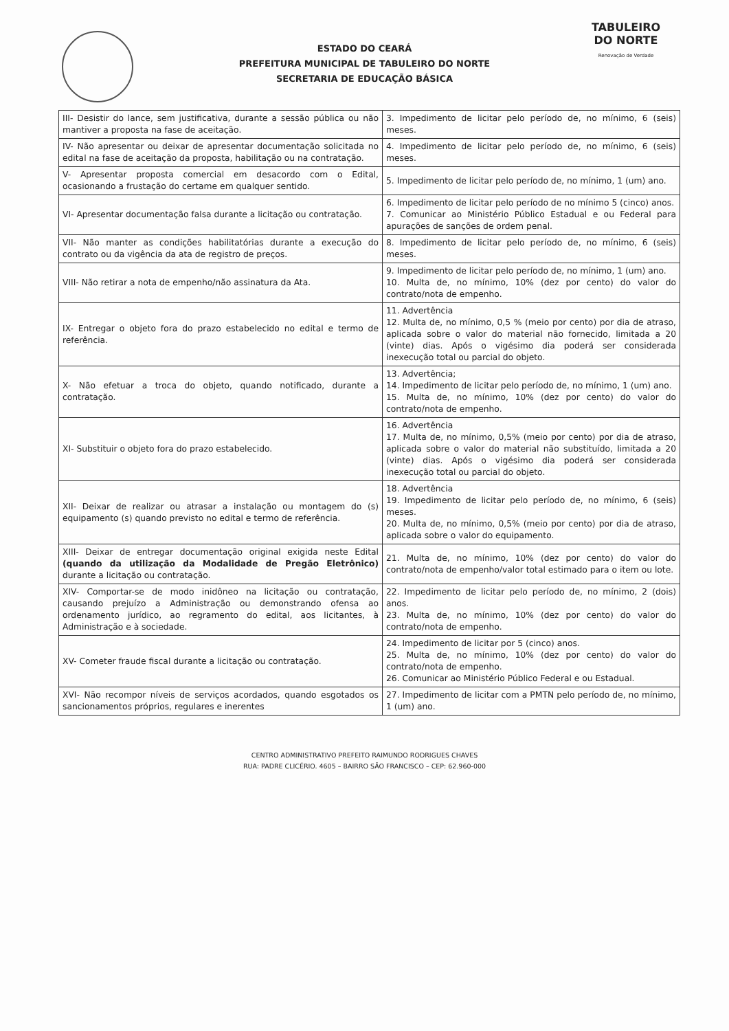TABULEIRO
DO NORTE
Renovação de Verdade
ESTADO DO CEARÁ
PREFEITURA MUNICIPAL DE TABULEIRO DO NORTE
SECRETARIA DE EDUCAÇÃO BÁSICA
| III- Desistir do lance, sem justificativa, durante a sessão pública ou não mantiver a proposta na fase de aceitação. | 3. Impedimento de licitar pelo período de, no mínimo, 6 (seis) meses. |
| IV- Não apresentar ou deixar de apresentar documentação solicitada no edital na fase de aceitação da proposta, habilitação ou na contratação. | 4. Impedimento de licitar pelo período de, no mínimo, 6 (seis) meses. |
| V- Apresentar proposta comercial em desacordo com o Edital, ocasionando a frustação do certame em qualquer sentido. | 5. Impedimento de licitar pelo período de, no mínimo, 1 (um) ano. |
| VI- Apresentar documentação falsa durante a licitação ou contratação. | 6. Impedimento de licitar pelo período de no mínimo 5 (cinco) anos. 7. Comunicar ao Ministério Público Estadual e ou Federal para apurações de sanções de ordem penal. |
| VII- Não manter as condições habilitatórias durante a execução do contrato ou da vigência da ata de registro de preços. | 8. Impedimento de licitar pelo período de, no mínimo, 6 (seis) meses. |
| VIII- Não retirar a nota de empenho/não assinatura da Ata. | 9. Impedimento de licitar pelo período de, no mínimo, 1 (um) ano. 10. Multa de, no mínimo, 10% (dez por cento) do valor do contrato/nota de empenho. |
| IX- Entregar o objeto fora do prazo estabelecido no edital e termo de referência. | 11. Advertência 12. Multa de, no mínimo, 0,5 % (meio por cento) por dia de atraso, aplicada sobre o valor do material não fornecido, limitada a 20 (vinte) dias. Após o vigésimo dia poderá ser considerada inexecução total ou parcial do objeto. |
| X- Não efetuar a troca do objeto, quando notificado, durante a contratação. | 13. Advertência; 14. Impedimento de licitar pelo período de, no mínimo, 1 (um) ano. 15. Multa de, no mínimo, 10% (dez por cento) do valor do contrato/nota de empenho. |
| XI- Substituir o objeto fora do prazo estabelecido. | 16. Advertência 17. Multa de, no mínimo, 0,5% (meio por cento) por dia de atraso, aplicada sobre o valor do material não substituído, limitada a 20 (vinte) dias. Após o vigésimo dia poderá ser considerada inexecução total ou parcial do objeto. |
| XII- Deixar de realizar ou atrasar a instalação ou montagem do (s) equipamento (s) quando previsto no edital e termo de referência. | 18. Advertência 19. Impedimento de licitar pelo período de, no mínimo, 6 (seis) meses. 20. Multa de, no mínimo, 0,5% (meio por cento) por dia de atraso, aplicada sobre o valor do equipamento. |
| XIII- Deixar de entregar documentação original exigida neste Edital (quando da utilização da Modalidade de Pregão Eletrônico) durante a licitação ou contratação. | 21. Multa de, no mínimo, 10% (dez por cento) do valor do contrato/nota de empenho/valor total estimado para o item ou lote. |
| XIV- Comportar-se de modo inidôneo na licitação ou contratação, causando prejuízo a Administração ou demonstrando ofensa ao ordenamento jurídico, ao regramento do edital, aos licitantes, à Administração e à sociedade. | 22. Impedimento de licitar pelo período de, no mínimo, 2 (dois) anos. 23. Multa de, no mínimo, 10% (dez por cento) do valor do contrato/nota de empenho. |
| XV- Cometer fraude fiscal durante a licitação ou contratação. | 24. Impedimento de licitar por 5 (cinco) anos. 25. Multa de, no mínimo, 10% (dez por cento) do valor do contrato/nota de empenho. 26. Comunicar ao Ministério Público Federal e ou Estadual. |
| XVI- Não recompor níveis de serviços acordados, quando esgotados os sancionamentos próprios, regulares e inerentes | 27. Impedimento de licitar com a PMTN pelo período de, no mínimo, 1 (um) ano. |
CENTRO ADMINISTRATIVO PREFEITO RAIMUNDO RODRIGUES CHAVES
RUA: PADRE CLICÉRIO. 4605 – BAIRRO SÃO FRANCISCO – CEP: 62.960-000